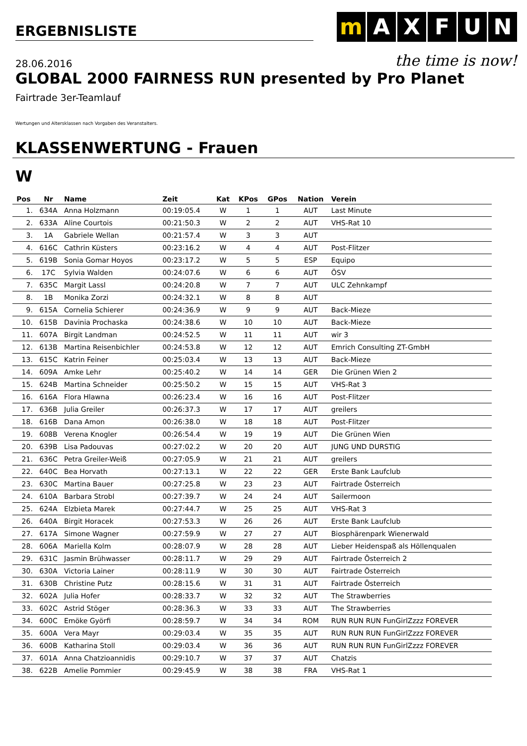ERGEBNISLISTE
mAXFUN
the time is now!
28.06.2016
GLOBAL 2000 FAIRNESS RUN presented by Pro Planet
Fairtrade 3er-Teamlauf
Wertungen und Altersklassen nach Vorgaben des Veranstalters.
KLASSENWERTUNG - Frauen
W
| Pos | Nr | Name | Zeit | Kat | KPos | GPos | Nation | Verein |
| --- | --- | --- | --- | --- | --- | --- | --- | --- |
| 1. | 634A | Anna Holzmann | 00:19:05.4 | W | 1 | 1 | AUT | Last Minute |
| 2. | 633A | Aline Courtois | 00:21:50.3 | W | 2 | 2 | AUT | VHS-Rat 10 |
| 3. | 1A | Gabriele Wellan | 00:21:57.4 | W | 3 | 3 | AUT | |
| 4. | 616C | Cathrin Küsters | 00:23:16.2 | W | 4 | 4 | AUT | Post-Flitzer |
| 5. | 619B | Sonia Gomar Hoyos | 00:23:17.2 | W | 5 | 5 | ESP | Equipo |
| 6. | 17C | Sylvia Walden | 00:24:07.6 | W | 6 | 6 | AUT | ÖSV |
| 7. | 635C | Margit Lassl | 00:24:20.8 | W | 7 | 7 | AUT | ULC Zehnkampf |
| 8. | 1B | Monika Zorzi | 00:24:32.1 | W | 8 | 8 | AUT | |
| 9. | 615A | Cornelia Schierer | 00:24:36.9 | W | 9 | 9 | AUT | Back-Mieze |
| 10. | 615B | Davinia Prochaska | 00:24:38.6 | W | 10 | 10 | AUT | Back-Mieze |
| 11. | 607A | Birgit Landman | 00:24:52.5 | W | 11 | 11 | AUT | wir 3 |
| 12. | 613B | Martina Reisenbichler | 00:24:53.8 | W | 12 | 12 | AUT | Emrich Consulting ZT-GmbH |
| 13. | 615C | Katrin Feiner | 00:25:03.4 | W | 13 | 13 | AUT | Back-Mieze |
| 14. | 609A | Amke Lehr | 00:25:40.2 | W | 14 | 14 | GER | Die Grünen Wien 2 |
| 15. | 624B | Martina Schneider | 00:25:50.2 | W | 15 | 15 | AUT | VHS-Rat 3 |
| 16. | 616A | Flora Hlawna | 00:26:23.4 | W | 16 | 16 | AUT | Post-Flitzer |
| 17. | 636B | Julia Greiler | 00:26:37.3 | W | 17 | 17 | AUT | greilers |
| 18. | 616B | Dana Amon | 00:26:38.0 | W | 18 | 18 | AUT | Post-Flitzer |
| 19. | 608B | Verena Knogler | 00:26:54.4 | W | 19 | 19 | AUT | Die Grünen Wien |
| 20. | 639B | Lisa Padouvas | 00:27:02.2 | W | 20 | 20 | AUT | JUNG UND DURSTIG |
| 21. | 636C | Petra Greiler-Weiß | 00:27:05.9 | W | 21 | 21 | AUT | greilers |
| 22. | 640C | Bea Horvath | 00:27:13.1 | W | 22 | 22 | GER | Erste Bank Laufclub |
| 23. | 630C | Martina Bauer | 00:27:25.8 | W | 23 | 23 | AUT | Fairtrade Österreich |
| 24. | 610A | Barbara Strobl | 00:27:39.7 | W | 24 | 24 | AUT | Sailermoon |
| 25. | 624A | Elzbieta Marek | 00:27:44.7 | W | 25 | 25 | AUT | VHS-Rat 3 |
| 26. | 640A | Birgit Horacek | 00:27:53.3 | W | 26 | 26 | AUT | Erste Bank Laufclub |
| 27. | 617A | Simone Wagner | 00:27:59.9 | W | 27 | 27 | AUT | Biosphärenpark Wienerwald |
| 28. | 606A | Mariella Kolm | 00:28:07.9 | W | 28 | 28 | AUT | Lieber Heidenspaß als Höllenqualen |
| 29. | 631C | Jasmin Brühwasser | 00:28:11.7 | W | 29 | 29 | AUT | Fairtrade Österreich 2 |
| 30. | 630A | Victoria Lainer | 00:28:11.9 | W | 30 | 30 | AUT | Fairtrade Österreich |
| 31. | 630B | Christine Putz | 00:28:15.6 | W | 31 | 31 | AUT | Fairtrade Österreich |
| 32. | 602A | Julia Hofer | 00:28:33.7 | W | 32 | 32 | AUT | The Strawberries |
| 33. | 602C | Astrid Stöger | 00:28:36.3 | W | 33 | 33 | AUT | The Strawberries |
| 34. | 600C | Emöke Györfi | 00:28:59.7 | W | 34 | 34 | ROM | RUN RUN RUN FunGirlZzzz FOREVER |
| 35. | 600A | Vera Mayr | 00:29:03.4 | W | 35 | 35 | AUT | RUN RUN RUN FunGirlZzzz FOREVER |
| 36. | 600B | Katharina Stoll | 00:29:03.4 | W | 36 | 36 | AUT | RUN RUN RUN FunGirlZzzz FOREVER |
| 37. | 601A | Anna Chatzioannidis | 00:29:10.7 | W | 37 | 37 | AUT | Chatzis |
| 38. | 622B | Amelie Pommier | 00:29:45.9 | W | 38 | 38 | FRA | VHS-Rat 1 |